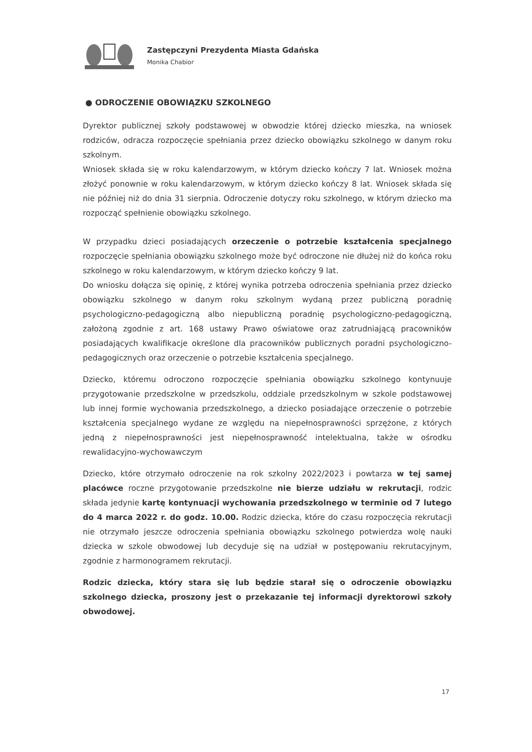Zastępczyni Prezydenta Miasta Gdańska
Monika Chabior
● ODROCZENIE OBOWIĄZKU SZKOLNEGO
Dyrektor publicznej szkoły podstawowej w obwodzie której dziecko mieszka, na wniosek rodziców, odracza rozpoczęcie spełniania przez dziecko obowiązku szkolnego w danym roku szkolnym.
Wniosek składa się w roku kalendarzowym, w którym dziecko kończy 7 lat. Wniosek można złożyć ponownie w roku kalendarzowym, w którym dziecko kończy 8 lat. Wniosek składa się nie później niż do dnia 31 sierpnia. Odroczenie dotyczy roku szkolnego, w którym dziecko ma rozpocząć spełnienie obowiązku szkolnego.
W przypadku dzieci posiadających orzeczenie o potrzebie kształcenia specjalnego rozpoczęcie spełniania obowiązku szkolnego może być odroczone nie dłużej niż do końca roku szkolnego w roku kalendarzowym, w którym dziecko kończy 9 lat.
Do wniosku dołącza się opinię, z której wynika potrzeba odroczenia spełniania przez dziecko obowiązku szkolnego w danym roku szkolnym wydaną przez publiczną poradnię psychologiczno-pedagogiczną albo niepubliczną poradnię psychologiczno-pedagogiczną, założoną zgodnie z art. 168 ustawy Prawo oświatowe oraz zatrudniającą pracowników posiadających kwalifikacje określone dla pracowników publicznych poradni psychologiczno-pedagogicznych oraz orzeczenie o potrzebie kształcenia specjalnego.
Dziecko, któremu odroczono rozpoczęcie spełniania obowiązku szkolnego kontynuuje przygotowanie przedszkolne w przedszkolu, oddziale przedszkolnym w szkole podstawowej lub innej formie wychowania przedszkolnego, a dziecko posiadające orzeczenie o potrzebie kształcenia specjalnego wydane ze względu na niepełnosprawności sprzężone, z których jedną z niepełnosprawności jest niepełnosprawność intelektualna, także w ośrodku rewalidacyjno-wychowawczym
Dziecko, które otrzymało odroczenie na rok szkolny 2022/2023 i powtarza w tej samej placówce roczne przygotowanie przedszkolne nie bierze udziału w rekrutacji, rodzic składa jedynie kartę kontynuacji wychowania przedszkolnego w terminie od 7 lutego do 4 marca 2022 r. do godz. 10.00. Rodzic dziecka, które do czasu rozpoczęcia rekrutacji nie otrzymało jeszcze odroczenia spełniania obowiązku szkolnego potwierdza wolę nauki dziecka w szkole obwodowej lub decyduje się na udział w postępowaniu rekrutacyjnym, zgodnie z harmonogramem rekrutacji.
Rodzic dziecka, który stara się lub będzie starał się o odroczenie obowiązku szkolnego dziecka, proszony jest o przekazanie tej informacji dyrektorowi szkoły obwodowej.
17